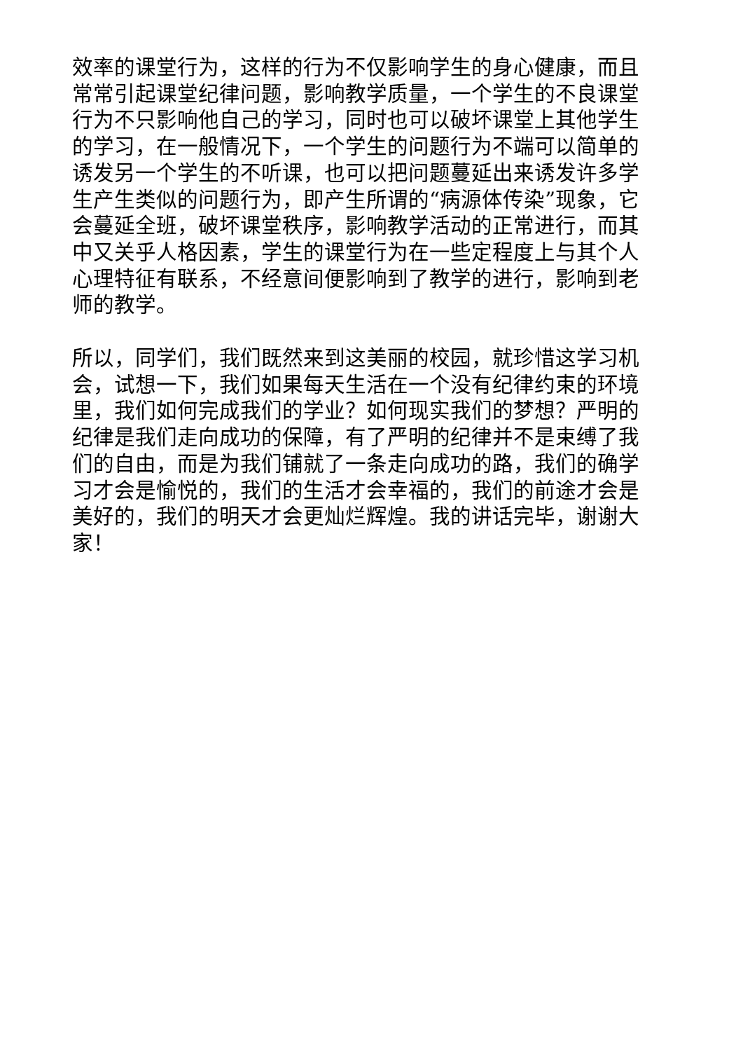效率的课堂行为，这样的行为不仅影响学生的身心健康，而且常常引起课堂纪律问题，影响教学质量，一个学生的不良课堂行为不只影响他自己的学习，同时也可以破坏课堂上其他学生的学习，在一般情况下，一个学生的问题行为不端可以简单的诱发另一个学生的不听课，也可以把问题蔓延出来诱发许多学生产生类似的问题行为，即产生所谓的“病源体传染”现象，它会蔓延全班，破坏课堂秩序，影响教学活动的正常进行，而其中又关乎人格因素，学生的课堂行为在一些定程度上与其个人心理特征有联系，不经意间便影响到了教学的进行，影响到老师的教学。
所以，同学们，我们既然来到这美丽的校园，就珍惜这学习机会，试想一下，我们如果每天生活在一个没有纪律约束的环境里，我们如何完成我们的学业？如何现实我们的梦想？严明的纪律是我们走向成功的保障，有了严明的纪律并不是束缚了我们的自由，而是为我们铺就了一条走向成功的路，我们的确学习才会是愉悦的，我们的生活才会幸福的，我们的前途才会是美好的，我们的明天才会更灿烂辉煌。我的讲话完毕，谢谢大家！